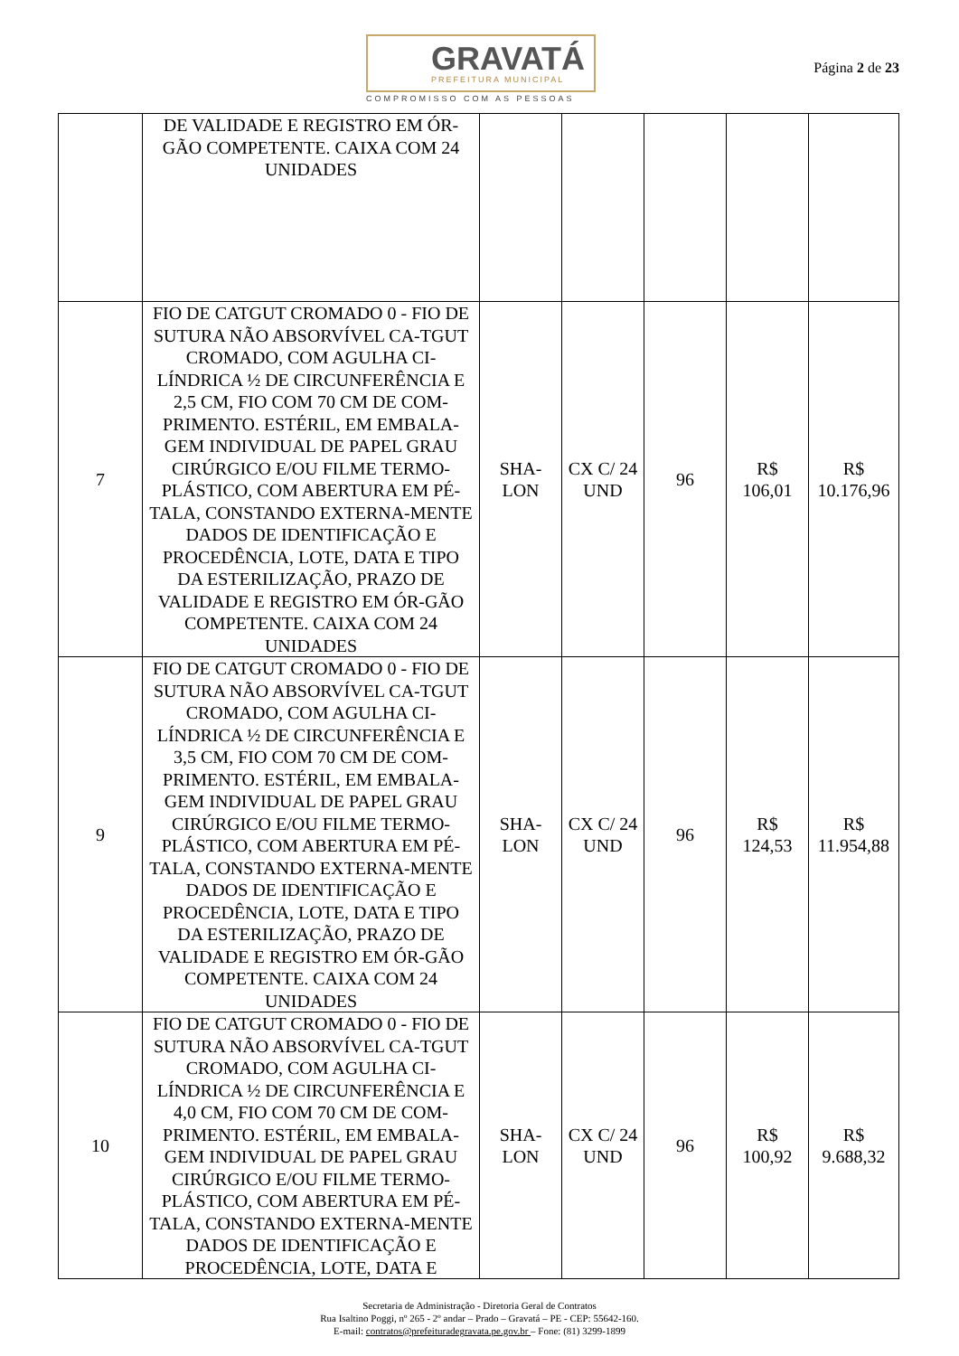GRAVATÁ
PREFEITURA MUNICIPAL
COMPROMISSO COM AS PESSOAS
Página 2 de 23
| | DE VALIDADE E REGISTRO EM ÓR-GÃO COMPETENTE. CAIXA COM 24 UNIDADES | | | | | |
| 7 | FIO DE CATGUT CROMADO 0 - FIO DE SUTURA NÃO ABSORVÍVEL CA-TGUT CROMADO, COM AGULHA CI-LÍNDRICA ½ DE CIRCUNFERÊNCIA E 2,5 CM, FIO COM 70 CM DE COM-PRIMENTO. ESTÉRIL, EM EMBALA-GEM INDIVIDUAL DE PAPEL GRAU CIRÚRGICO E/OU FILME TERMO-PLÁSTICO, COM ABERTURA EM PÉ-TALA, CONSTANDO EXTERNA-MENTE DADOS DE IDENTIFICAÇÃO E PROCEDÊNCIA, LOTE, DATA E TIPO DA ESTERILIZAÇÃO, PRAZO DE VALIDADE E REGISTRO EM ÓR-GÃO COMPETENTE. CAIXA COM 24 UNIDADES | SHA-LON | CX C/ 24 UND | 96 | R$ 106,01 | R$ 10.176,96 |
| 9 | FIO DE CATGUT CROMADO 0 - FIO DE SUTURA NÃO ABSORVÍVEL CA-TGUT CROMADO, COM AGULHA CI-LÍNDRICA ½ DE CIRCUNFERÊNCIA E 3,5 CM, FIO COM 70 CM DE COM-PRIMENTO. ESTÉRIL, EM EMBALA-GEM INDIVIDUAL DE PAPEL GRAU CIRÚRGICO E/OU FILME TERMO-PLÁSTICO, COM ABERTURA EM PÉ-TALA, CONSTANDO EXTERNA-MENTE DADOS DE IDENTIFICAÇÃO E PROCEDÊNCIA, LOTE, DATA E TIPO DA ESTERILIZAÇÃO, PRAZO DE VALIDADE E REGISTRO EM ÓR-GÃO COMPETENTE. CAIXA COM 24 UNIDADES | SHA-LON | CX C/ 24 UND | 96 | R$ 124,53 | R$ 11.954,88 |
| 10 | FIO DE CATGUT CROMADO 0 - FIO DE SUTURA NÃO ABSORVÍVEL CA-TGUT CROMADO, COM AGULHA CI-LÍNDRICA ½ DE CIRCUNFERÊNCIA E 4,0 CM, FIO COM 70 CM DE COM-PRIMENTO. ESTÉRIL, EM EMBALA-GEM INDIVIDUAL DE PAPEL GRAU CIRÚRGICO E/OU FILME TERMO-PLÁSTICO, COM ABERTURA EM PÉ-TALA, CONSTANDO EXTERNA-MENTE DADOS DE IDENTIFICAÇÃO E PROCEDÊNCIA, LOTE, DATA E | SHA-LON | CX C/ 24 UND | 96 | R$ 100,92 | R$ 9.688,32 |
Secretaria de Administração - Diretoria Geral de Contratos
Rua Isaltino Poggi, nº 265 - 2º andar – Prado – Gravatá – PE - CEP: 55642-160.
E-mail: contratos@prefeituradegravata.pe.gov.br – Fone: (81) 3299-1899